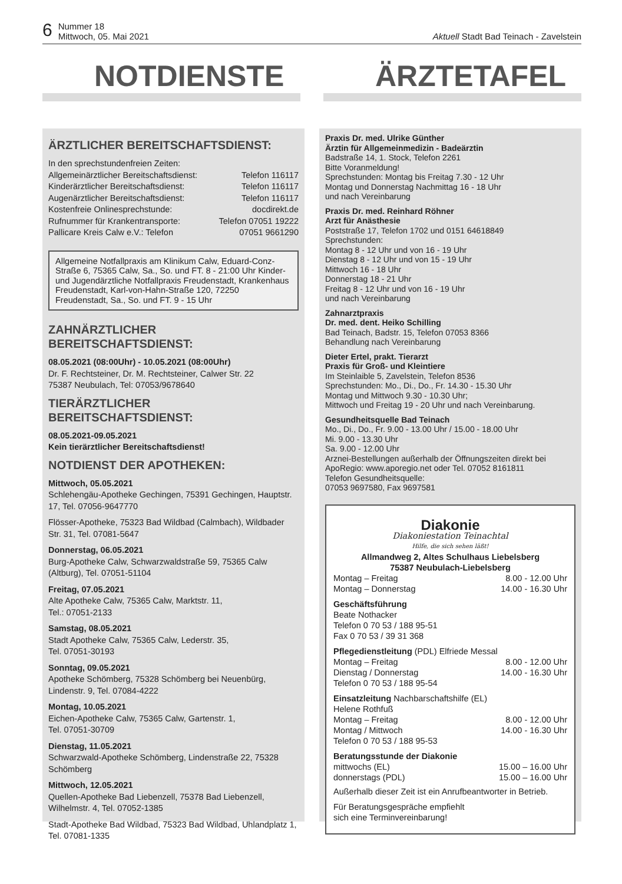6 Nummer 18
Mittwoch, 05. Mai 2021
Aktuell Stadt Bad Teinach - Zavelstein
NOTDIENSTE ÄRZTETAFEL
ÄRZTLICHER BEREITSCHAFTSDIENST:
In den sprechstundenfreien Zeiten:
Allgemeinärztlicher Bereitschaftsdienst: Telefon 116117
Kinderärztlicher Bereitschaftsdienst: Telefon 116117
Augenärztlicher Bereitschaftsdienst: Telefon 116117
Kostenfreie Onlinesprechstunde: docdirekt.de
Rufnummer für Krankentransporte: Telefon 07051 19222
Pallicare Kreis Calw e.V.: Telefon 07051 9661290
Allgemeine Notfallpraxis am Klinikum Calw, Eduard-Conz-Straße 6, 75365 Calw, Sa., So. und FT. 8 - 21:00 Uhr Kinder- und Jugendärztliche Notfallpraxis Freudenstadt, Krankenhaus Freudenstadt, Karl-von-Hahn-Straße 120, 72250 Freudenstadt, Sa., So. und FT. 9 - 15 Uhr
ZAHNÄRZTLICHER
BEREITSCHAFTSDIENST:
08.05.2021 (08:00Uhr) - 10.05.2021 (08:00Uhr)
Dr. F. Rechtsteiner, Dr. M. Rechtsteiner, Calwer Str. 22
75387 Neubulach, Tel: 07053/9678640
TIERÄRZTLICHER
BEREITSCHAFTSDIENST:
08.05.2021-09.05.2021
Kein tierärztlicher Bereitschaftsdienst!
NOTDIENST DER APOTHEKEN:
Mittwoch, 05.05.2021
Schlehengäu-Apotheke Gechingen, 75391 Gechingen, Hauptstr. 17, Tel. 07056-9647770
Flösser-Apotheke, 75323 Bad Wildbad (Calmbach), Wildbader Str. 31, Tel. 07081-5647
Donnerstag, 06.05.2021
Burg-Apotheke Calw, Schwarzwaldstraße 59, 75365 Calw (Altburg), Tel. 07051-51104
Freitag, 07.05.2021
Alte Apotheke Calw, 75365 Calw, Marktstr. 11,
Tel.: 07051-2133
Samstag, 08.05.2021
Stadt Apotheke Calw, 75365 Calw, Lederstr. 35,
Tel. 07051-30193
Sonntag, 09.05.2021
Apotheke Schömberg, 75328 Schömberg bei Neuenbürg, Lindenstr. 9, Tel. 07084-4222
Montag, 10.05.2021
Eichen-Apotheke Calw, 75365 Calw, Gartenstr. 1,
Tel. 07051-30709
Dienstag, 11.05.2021
Schwarzwald-Apotheke Schömberg, Lindenstraße 22, 75328 Schömberg
Mittwoch, 12.05.2021
Quellen-Apotheke Bad Liebenzell, 75378 Bad Liebenzell, Wilhelmstr. 4, Tel. 07052-1385
Stadt-Apotheke Bad Wildbad, 75323 Bad Wildbad, Uhlandplatz 1, Tel. 07081-1335
Praxis Dr. med. Ulrike Günther
Ärztin für Allgemeinmedizin - Badeärztin
Badstraße 14, 1. Stock, Telefon 2261
Bitte Voranmeldung!
Sprechstunden: Montag bis Freitag 7.30 - 12 Uhr
Montag und Donnerstag Nachmittag 16 - 18 Uhr
und nach Vereinbarung
Praxis Dr. med. Reinhard Röhner
Arzt für Anästhesie
Poststraße 17, Telefon 1702 und 0151 64618849
Sprechstunden:
Montag 8 - 12 Uhr und von 16 - 19 Uhr
Dienstag 8 - 12 Uhr und von 15 - 19 Uhr
Mittwoch 16 - 18 Uhr
Donnerstag 18 - 21 Uhr
Freitag 8 - 12 Uhr und von 16 - 19 Uhr
und nach Vereinbarung
Zahnarztpraxis
Dr. med. dent. Heiko Schilling
Bad Teinach, Badstr. 15, Telefon 07053 8366
Behandlung nach Vereinbarung
Dieter Ertel, prakt. Tierarzt
Praxis für Groß- und Kleintiere
Im Steinlaible 5, Zavelstein, Telefon 8536
Sprechstunden: Mo., Di., Do., Fr. 14.30 - 15.30 Uhr
Montag und Mittwoch 9.30 - 10.30 Uhr;
Mittwoch und Freitag 19 - 20 Uhr und nach Vereinbarung.
Gesundheitsquelle Bad Teinach
Mo., Di., Do., Fr. 9.00 - 13.00 Uhr / 15.00 - 18.00 Uhr
Mi. 9.00 - 13.30 Uhr
Sa. 9.00 - 12.00 Uhr
Arznei-Bestellungen außerhalb der Öffnungszeiten direkt bei ApoRegio: www.aporegio.net oder Tel. 07052 8161811
Telefon Gesundheitsquelle:
07053 9697580, Fax 9697581
Diakonie
Diakoniestation Teinachtal
Hilfe, die sich sehen läßt!
Allmandweg 2, Altes Schulhaus Liebelsberg
75387 Neubulach-Liebelsberg
Montag – Freitag 8.00 - 12.00 Uhr
Montag – Donnerstag 14.00 - 16.30 Uhr
Geschäftsführung
Beate Nothacker
Telefon 0 70 53 / 188 95-51
Fax 0 70 53 / 39 31 368
Pflegedienstleitung (PDL) Elfriede Messal
Montag – Freitag 8.00 - 12.00 Uhr
Dienstag / Donnerstag 14.00 - 16.30 Uhr
Telefon 0 70 53 / 188 95-54
Einsatzleitung Nachbarschaftshilfe (EL)
Helene Rothfuß
Montag – Freitag 8.00 - 12.00 Uhr
Montag / Mittwoch 14.00 - 16.30 Uhr
Telefon 0 70 53 / 188 95-53
Beratungsstunde der Diakonie
mittwochs (EL) 15.00 – 16.00 Uhr
donnerstags (PDL) 15.00 – 16.00 Uhr
Außerhalb dieser Zeit ist ein Anrufbeantworter in Betrieb.
Für Beratungsgespräche empfiehlt
sich eine Terminvereinbarung!